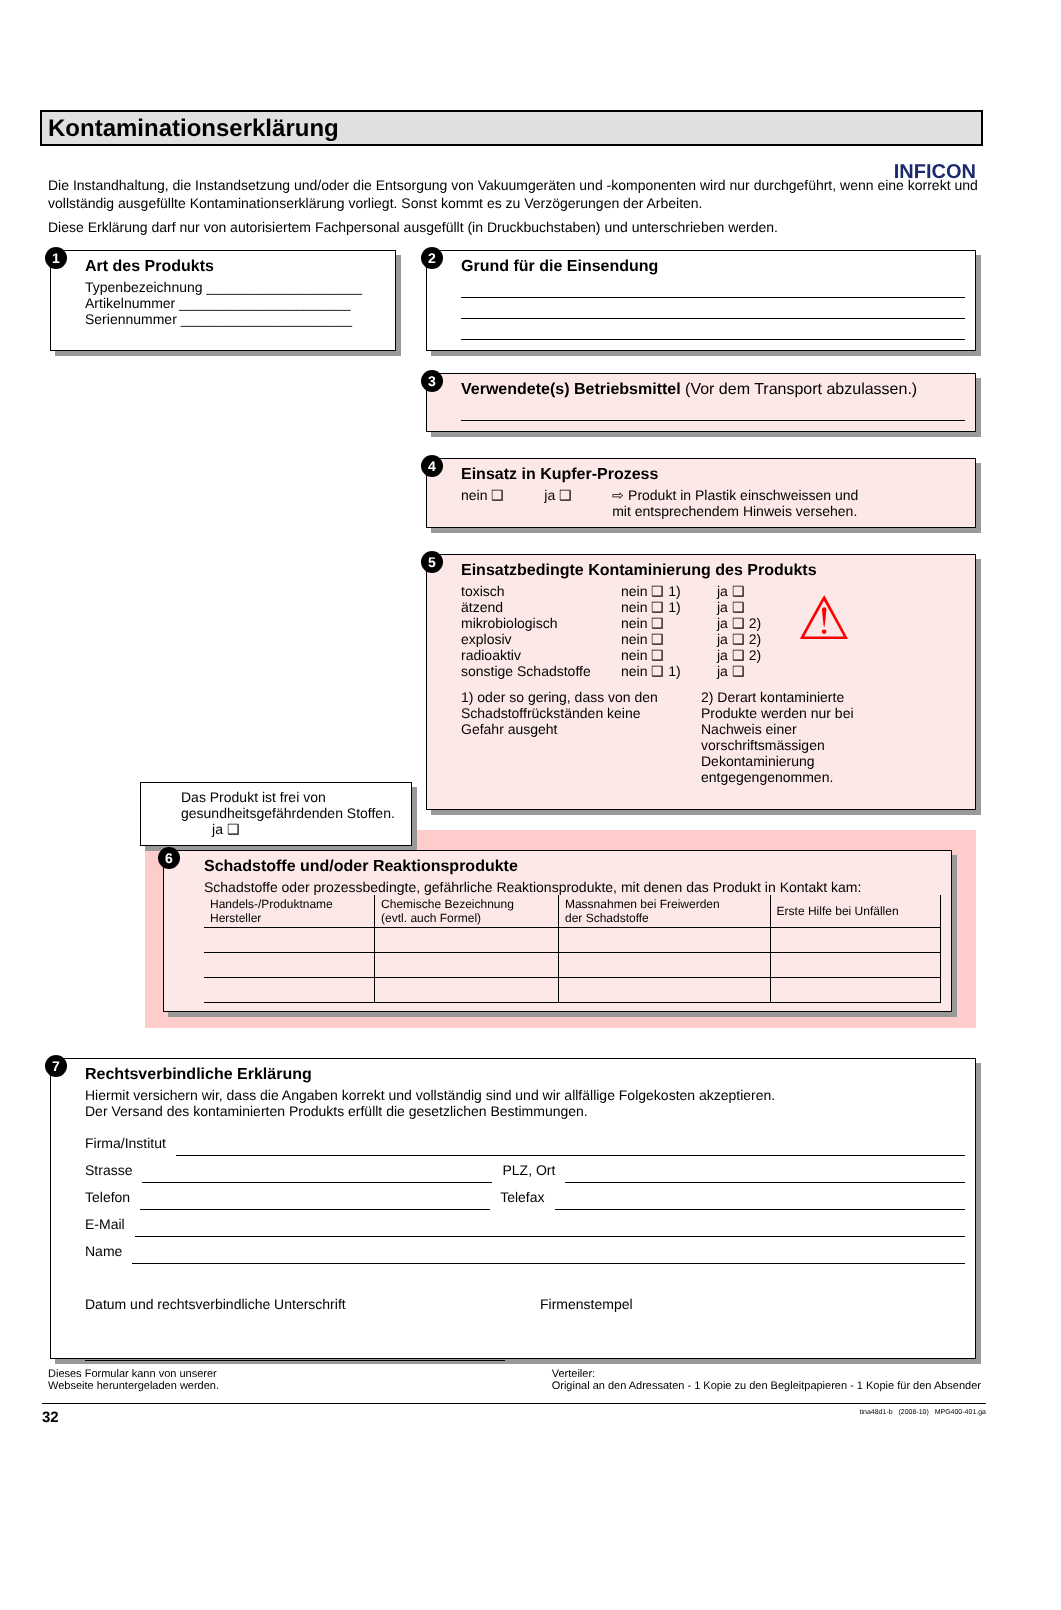INFICON
Kontaminationserklärung
Die Instandhaltung, die Instandsetzung und/oder die Entsorgung von Vakuumgeräten und -komponenten wird nur durchgeführt, wenn eine korrekt und vollständig ausgefüllte Kontaminationserklärung vorliegt. Sonst kommt es zu Verzögerungen der Arbeiten.
Diese Erklärung darf nur von autorisiertem Fachpersonal ausgefüllt (in Druckbuchstaben) und unterschrieben werden.
1
Art des Produkts
Typenbezeichnung ____________________
Artikelnummer ______________________
Seriennummer ______________________
2
Grund für die Einsendung
3
Verwendete(s) Betriebsmittel (Vor dem Transport abzulassen.)
4
Einsatz in Kupfer-Prozess
nein ❑ ja ❑ ⇨ Produkt in Plastik einschweissen und
mit entsprechendem Hinweis versehen.
5
Einsatzbedingte Kontaminierung des Produkts
toxisch
ätzend
mikrobiologisch
explosiv
radioaktiv
sonstige Schadstoffe
nein ❑ 1)
nein ❑ 1)
nein ❑
nein ❑
nein ❑
nein ❑ 1)
ja ❑
ja ❑
ja ❑ 2)
ja ❑ 2)
ja ❑ 2)
ja ❑
⚠
1) oder so gering, dass von den Schadstoffrückständen keine Gefahr ausgeht
2) Derart kontaminierte Produkte werden nur bei Nachweis einer vorschriftsmässigen Dekontaminierung entgegengenommen.
Das Produkt ist frei von gesundheitsgefährdenden Stoffen. ja ❑
6
Schadstoffe und/oder Reaktionsprodukte
Schadstoffe oder prozessbedingte, gefährliche Reaktionsprodukte, mit denen das Produkt in Kontakt kam:
| Handels-/Produktname Hersteller | Chemische Bezeichnung (evtl. auch Formel) | Massnahmen bei Freiwerden der Schadstoffe | Erste Hilfe bei Unfällen |
| --- | --- | --- | --- |
7
Rechtsverbindliche Erklärung
Hiermit versichern wir, dass die Angaben korrekt und vollständig sind und wir allfällige Folgekosten akzeptieren.
Der Versand des kontaminierten Produkts erfüllt die gesetzlichen Bestimmungen.
Firma/Institut
Strasse
PLZ, Ort
Telefon
Telefax
E-Mail
Name
Datum und rechtsverbindliche Unterschrift Firmenstempel
Dieses Formular kann von unserer
Webseite heruntergeladen werden. Verteiler:
Original an den Adressaten - 1 Kopie zu den Begleitpapieren - 1 Kopie für den Absender
32 tina48d1-b (2008-10) MPG400-401.ga